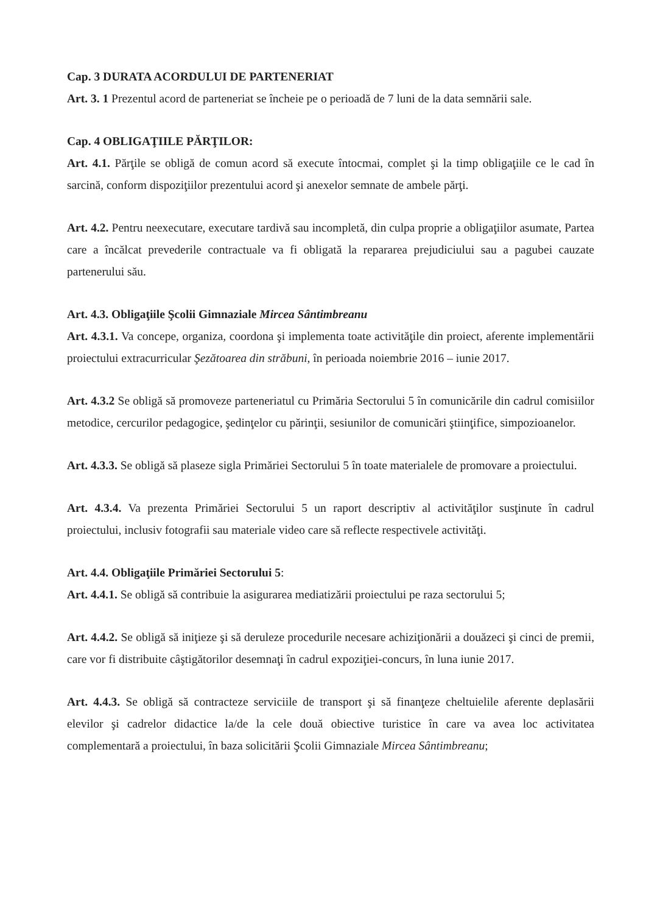Cap. 3 DURATA ACORDULUI DE PARTENERIAT
Art. 3. 1 Prezentul acord de parteneriat se încheie pe o perioadă de 7 luni de la data semnării sale.
Cap. 4 OBLIGAŢIILE PĂRŢILOR:
Art. 4.1. Părţile se obligă de comun acord să execute întocmai, complet şi la timp obligaţiile ce le cad în sarcină, conform dispoziţiilor prezentului acord şi anexelor semnate de ambele părţi.
Art. 4.2. Pentru neexecutare, executare tardivă sau incompletă, din culpa proprie a obligaţiilor asumate, Partea care a încălcat prevederile contractuale va fi obligată la repararea prejudiciului sau a pagubei cauzate partenerului său.
Art. 4.3. Obligaţiile Şcolii Gimnaziale Mircea Sântimbreanu
Art. 4.3.1. Va concepe, organiza, coordona şi implementa toate activităţile din proiect, aferente implementării proiectului extracurricular Şezătoarea din străbuni, în perioada noiembrie 2016 – iunie 2017.
Art. 4.3.2 Se obligă să promoveze parteneriatul cu Primăria Sectorului 5 în comunicările din cadrul comisiilor metodice, cercurilor pedagogice, şedinţelor cu părinţii, sesiunilor de comunicări ştiinţifice, simpozioanelor.
Art. 4.3.3. Se obligă să plaseze sigla Primăriei Sectorului 5 în toate materialele de promovare a proiectului.
Art. 4.3.4. Va prezenta Primăriei Sectorului 5 un raport descriptiv al activităţilor susţinute în cadrul proiectului, inclusiv fotografii sau materiale video care să reflecte respectivele activităţi.
Art. 4.4. Obligaţiile Primăriei Sectorului 5:
Art. 4.4.1. Se obligă să contribuie la asigurarea mediatizării proiectului pe raza sectorului 5;
Art. 4.4.2. Se obligă să iniţieze şi să deruleze procedurile necesare achiziţionării a douăzeci şi cinci de premii, care vor fi distribuite câştigătorilor desemnaţi în cadrul expoziţiei-concurs, în luna iunie 2017.
Art. 4.4.3. Se obligă să contracteze serviciile de transport şi să finanţeze cheltuielile aferente deplasării elevilor şi cadrelor didactice la/de la cele două obiective turistice în care va avea loc activitatea complementară a proiectului, în baza solicitării Şcolii Gimnaziale Mircea Sântimbreanu;